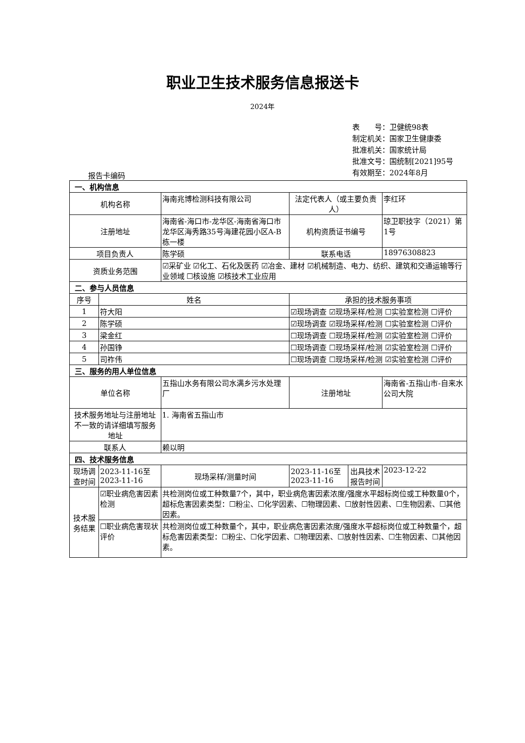职业卫生技术服务信息报送卡
2024年
表　　号：卫健统98表
制定机关：国家卫生健康委
批准机关：国家统计局
批准文号：国统制[2021]95号
有效期至：2024年8月
报告卡编码
| 一、机构信息 | | | | | |
| 机构名称 | | 海南兆博检测科技有限公司 | 法定代表人（或主要负责人） | | 李红环 |
| 注册地址 | | 海南省-海口市-龙华区-海南省海口市龙华区海秀路35号海建花园小区A-B栋一楼 | 机构资质证书编号 | | 琼卫职技字（2021）第1号 |
| 项目负责人 | | 陈学硕 | 联系电话 | | 18976308823 |
| 资质业务范围 | | ☑采矿业 ☑化工、石化及医药 ☑冶金、建材 ☑机械制造、电力、纺织、建筑和交通运输等行业领域 ☐核设施 ☑核技术工业应用 | | | |
| 二、参与人员信息 | | | | | |
| 序号 | 姓名 | | 承担的技术服务事项 | | |
| 1 | 符大阳 | | ☑现场调查 ☑现场采样/检测 ☐实验室检测 ☐评价 | | |
| 2 | 陈学硕 | | ☑现场调查 ☑现场采样/检测 ☐实验室检测 ☐评价 | | |
| 3 | 梁金红 | | ☐现场调查 ☐现场采样/检测 ☑实验室检测 ☐评价 | | |
| 4 | 孙国铮 | | ☐现场调查 ☐现场采样/检测 ☑实验室检测 ☐评价 | | |
| 5 | 司祚伟 | | ☐现场调查 ☐现场采样/检测 ☑实验室检测 ☐评价 | | |
| 三、服务的用人单位信息 | | | | | |
| 单位名称 | | 五指山水务有限公司水满乡污水处理厂 | 注册地址 | | 海南省-五指山市-自来水公司大院 |
| 技术服务地址与注册地址不一致的请详细填写服务地址 | | 1. 海南省五指山市 | | | |
| 联系人 | | 赖以明 | | | |
| 四、技术服务信息 | | | | | |
| 现场调查时间 | 2023-11-16至2023-11-16 | 现场采样/测量时间 | 2023-11-16至2023-11-16 | 出具技术报告时间 | 2023-12-22 |
| 技术服务结果 | ☑职业病危害因素检测 | 共检测岗位或工种数量7个，其中，职业病危害因素浓度/强度水平超标岗位或工种数量0个，超标危害因素类型：☐粉尘、☐化学因素、☐物理因素、☐放射性因素、☐生物因素、☐其他因素。 | | | |
| | ☐职业病危害现状评价 | 共检测岗位或工种数量个，其中，职业病危害因素浓度/强度水平超标岗位或工种数量个，超标危害因素类型：☐粉尘、☐化学因素、☐物理因素、☐放射性因素、☐生物因素、☐其他因素。 | | | |